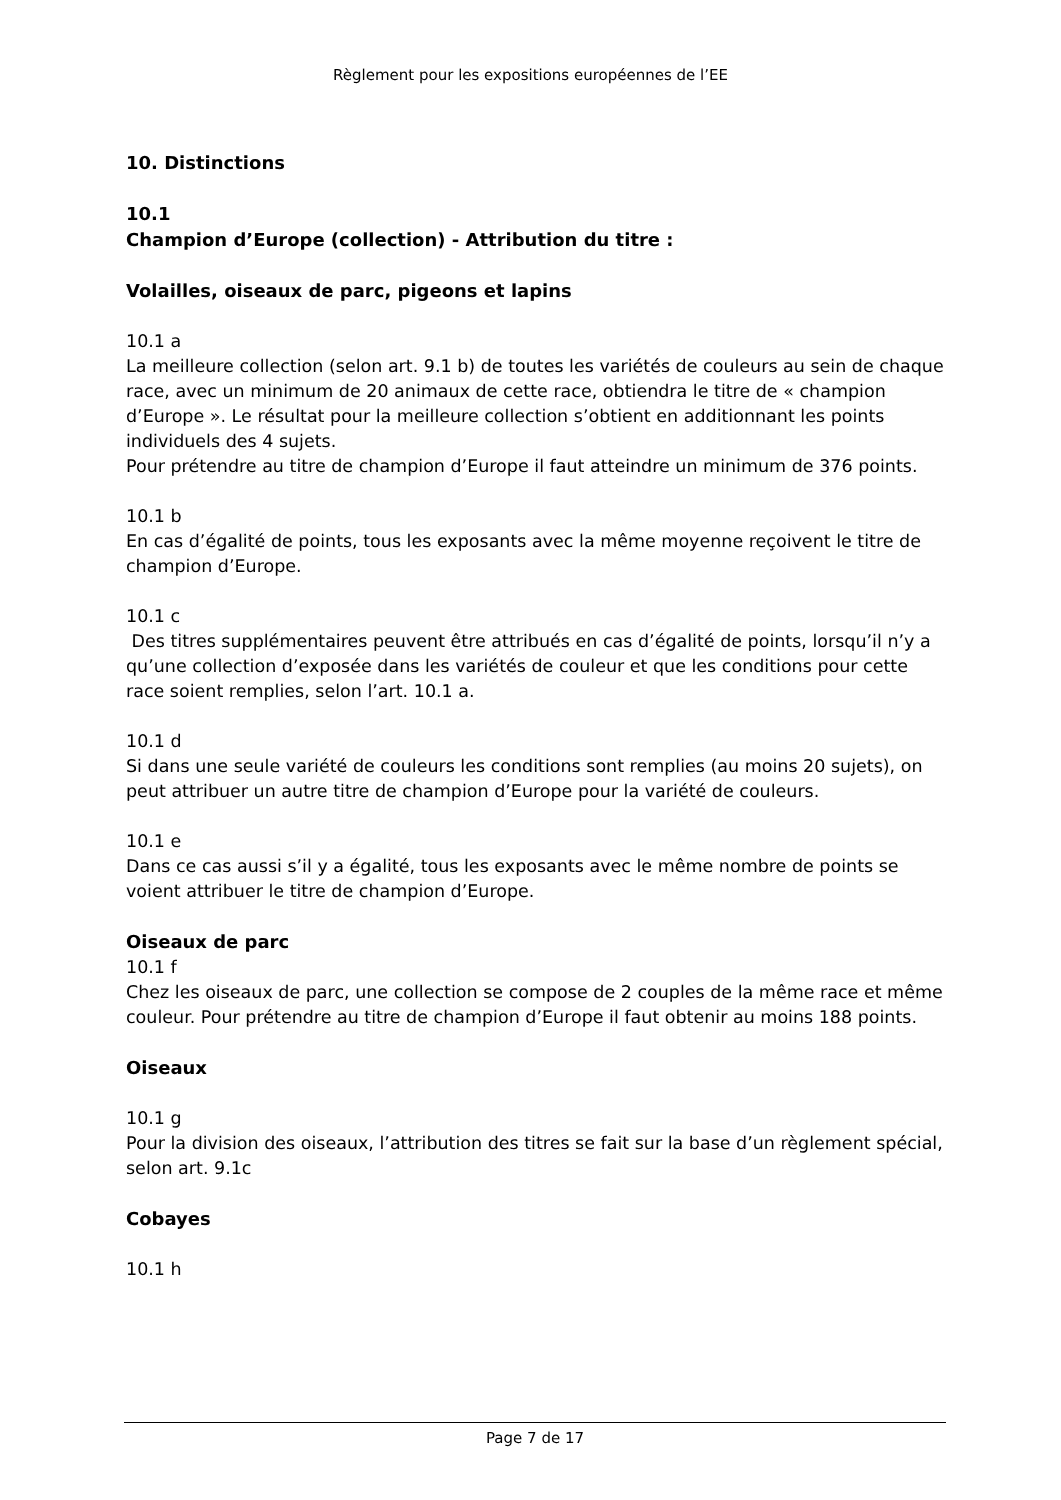Règlement pour les expositions européennes de l’EE
10. Distinctions
10.1
Champion d’Europe (collection) - Attribution du titre :
Volailles, oiseaux de parc, pigeons et lapins
10.1 a
La meilleure collection (selon art. 9.1 b) de toutes les variétés de couleurs au sein de chaque race, avec un minimum de 20 animaux de cette race, obtiendra le titre de « champion d’Europe ». Le résultat pour la meilleure collection s’obtient en additionnant les points individuels des 4 sujets.
Pour prétendre au titre de champion d’Europe il faut atteindre un minimum de 376 points.
10.1 b
En cas d’égalité de points, tous les exposants avec la même moyenne reçoivent le titre de champion d’Europe.
10.1 c
Des titres supplémentaires peuvent être attribués en cas d’égalité de points, lorsqu’il n’y a qu’une collection d’exposée dans les variétés de couleur et que les conditions pour cette race soient remplies, selon l’art. 10.1 a.
10.1 d
Si dans une seule variété de couleurs les conditions sont remplies (au moins 20 sujets), on peut attribuer un autre titre de champion d’Europe pour la variété de couleurs.
10.1 e
Dans ce cas aussi s’il y a égalité, tous les exposants avec le même nombre de points se voient attribuer le titre de champion d’Europe.
Oiseaux de parc
10.1 f
Chez les oiseaux de parc, une collection se compose de 2 couples de la même race et même couleur. Pour prétendre au titre de champion d’Europe il faut obtenir au moins 188 points.
Oiseaux
10.1 g
Pour la division des oiseaux, l’attribution des titres se fait sur la base d’un règlement spécial, selon art. 9.1c
Cobayes
10.1 h
Page 7 de 17